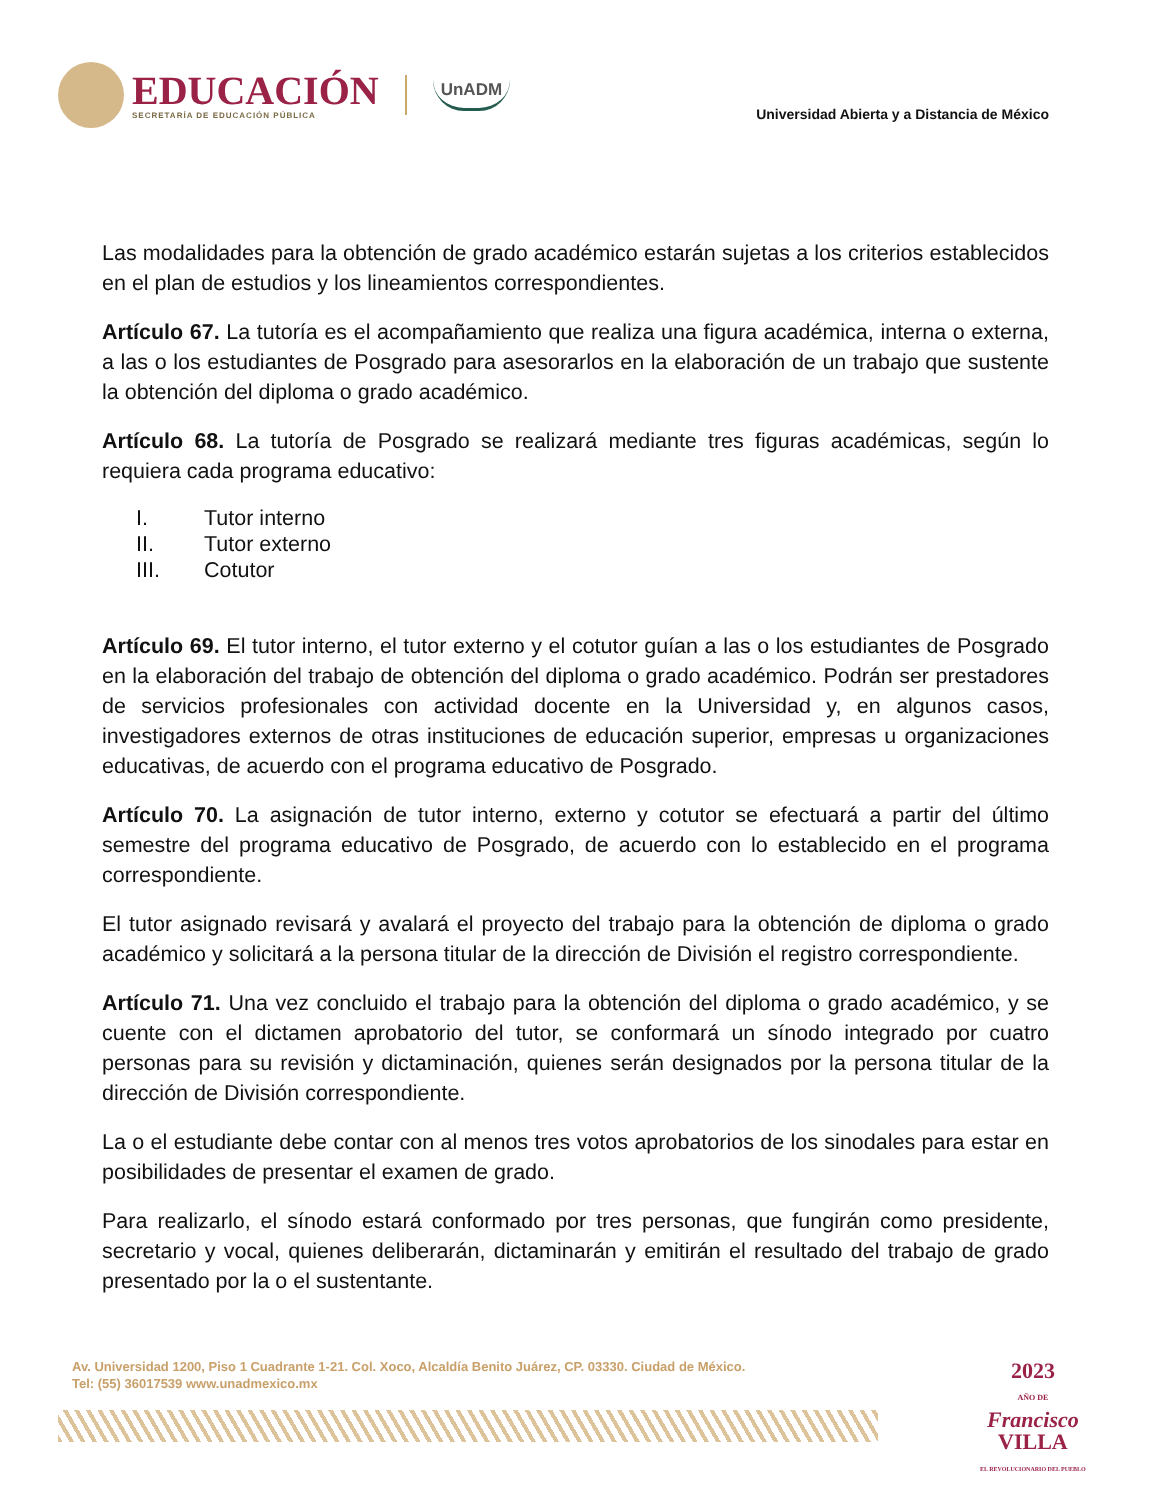EDUCACIÓN
SECRETARÍA DE EDUCACIÓN PÚBLICA
UnADM
Universidad Abierta y a Distancia de México
Las modalidades para la obtención de grado académico estarán sujetas a los criterios establecidos en el plan de estudios y los lineamientos correspondientes.
Artículo 67. La tutoría es el acompañamiento que realiza una figura académica, interna o externa, a las o los estudiantes de Posgrado para asesorarlos en la elaboración de un trabajo que sustente la obtención del diploma o grado académico.
Artículo 68. La tutoría de Posgrado se realizará mediante tres figuras académicas, según lo requiera cada programa educativo:
I. Tutor interno
II. Tutor externo
III. Cotutor
Artículo 69. El tutor interno, el tutor externo y el cotutor guían a las o los estudiantes de Posgrado en la elaboración del trabajo de obtención del diploma o grado académico. Podrán ser prestadores de servicios profesionales con actividad docente en la Universidad y, en algunos casos, investigadores externos de otras instituciones de educación superior, empresas u organizaciones educativas, de acuerdo con el programa educativo de Posgrado.
Artículo 70. La asignación de tutor interno, externo y cotutor se efectuará a partir del último semestre del programa educativo de Posgrado, de acuerdo con lo establecido en el programa correspondiente.
El tutor asignado revisará y avalará el proyecto del trabajo para la obtención de diploma o grado académico y solicitará a la persona titular de la dirección de División el registro correspondiente.
Artículo 71. Una vez concluido el trabajo para la obtención del diploma o grado académico, y se cuente con el dictamen aprobatorio del tutor, se conformará un sínodo integrado por cuatro personas para su revisión y dictaminación, quienes serán designados por la persona titular de la dirección de División correspondiente.
La o el estudiante debe contar con al menos tres votos aprobatorios de los sinodales para estar en posibilidades de presentar el examen de grado.
Para realizarlo, el sínodo estará conformado por tres personas, que fungirán como presidente, secretario y vocal, quienes deliberarán, dictaminarán y emitirán el resultado del trabajo de grado presentado por la o el sustentante.
Av. Universidad 1200, Piso 1 Cuadrante 1-21. Col. Xoco, Alcaldía Benito Juárez, CP. 03330. Ciudad de México.
Tel: (55) 36017539 www.unadmexico.mx
2023
AÑO DE
Francisco
VILLA
EL REVOLUCIONARIO DEL PUEBLO